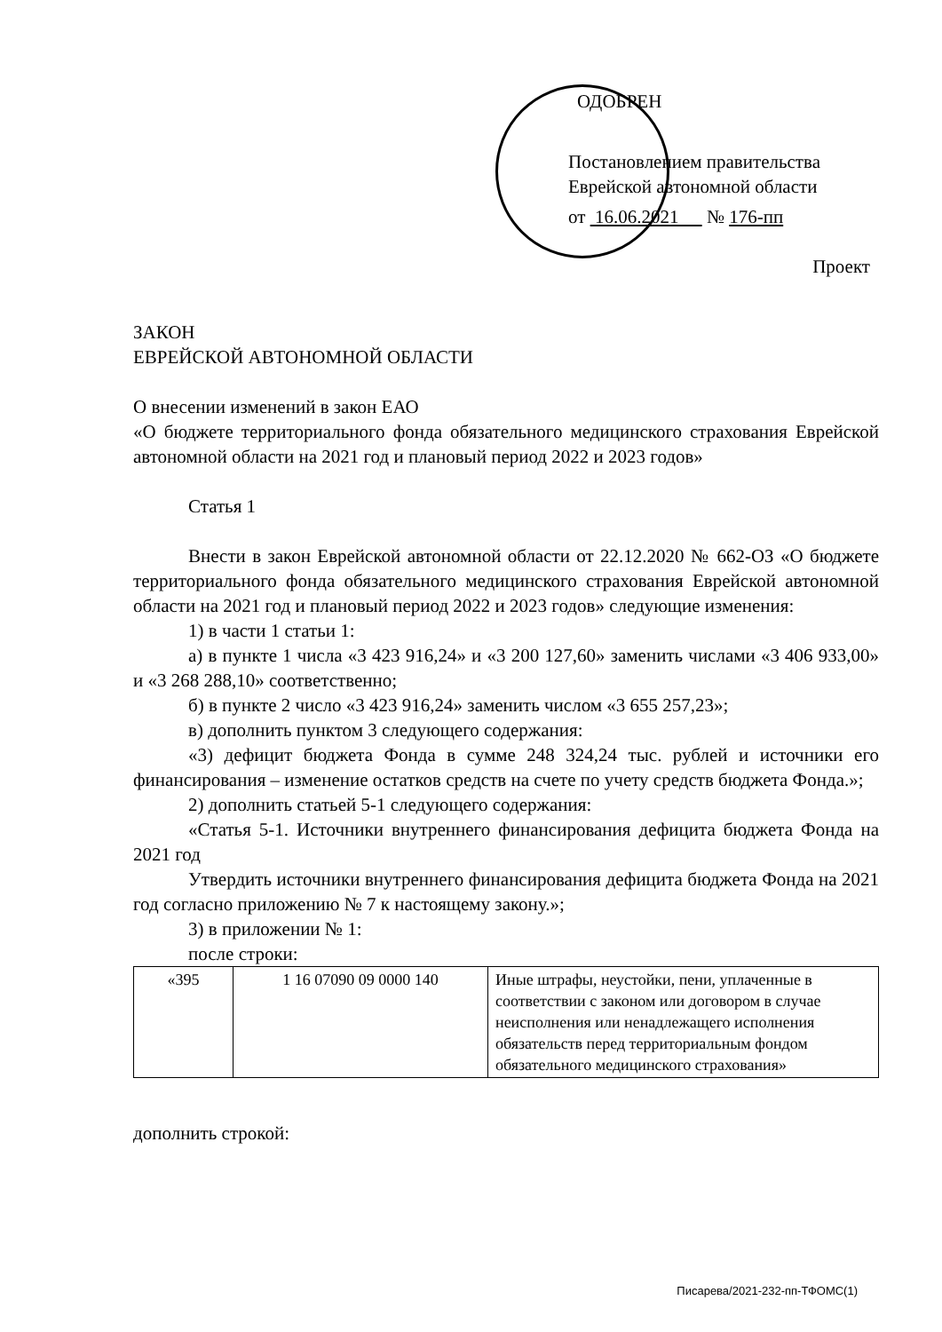ОДОБРЕН
Постановлением правительства
Еврейской автономной области
от 16.06.2021 № 176-пп
Проект
ЗАКОН
ЕВРЕЙСКОЙ АВТОНОМНОЙ ОБЛАСТИ
О внесении изменений в закон ЕАО
«О бюджете территориального фонда обязательного медицинского страхования Еврейской автономной области на 2021 год и плановый период 2022 и 2023 годов»
Статья 1
Внести в закон Еврейской автономной области от 22.12.2020 № 662-ОЗ «О бюджете территориального фонда обязательного медицинского страхования Еврейской автономной области на 2021 год и плановый период 2022 и 2023 годов» следующие изменения:
1) в части 1 статьи 1:
а) в пункте 1 числа «3 423 916,24» и «3 200 127,60» заменить числами «3 406 933,00» и «3 268 288,10» соответственно;
б) в пункте 2 число «3 423 916,24» заменить числом «3 655 257,23»;
в) дополнить пунктом 3 следующего содержания:
«3) дефицит бюджета Фонда в сумме 248 324,24 тыс. рублей и источники его финансирования – изменение остатков средств на счете по учету средств бюджета Фонда.»;
2) дополнить статьей 5-1 следующего содержания:
«Статья 5-1. Источники внутреннего финансирования дефицита бюджета Фонда на 2021 год
Утвердить источники внутреннего финансирования дефицита бюджета Фонда на 2021 год согласно приложению № 7 к настоящему закону.»;
3) в приложении № 1:
после строки:
| «395 | 1 16 07090 09 0000 140 | Иные штрафы, неустойки, пени, уплаченные в соответствии с законом или договором в случае неисполнения или ненадлежащего исполнения обязательств перед территориальным фондом обязательного медицинского страхования» |
дополнить строкой:
Писарева/2021-232-пп-ТФОМС(1)